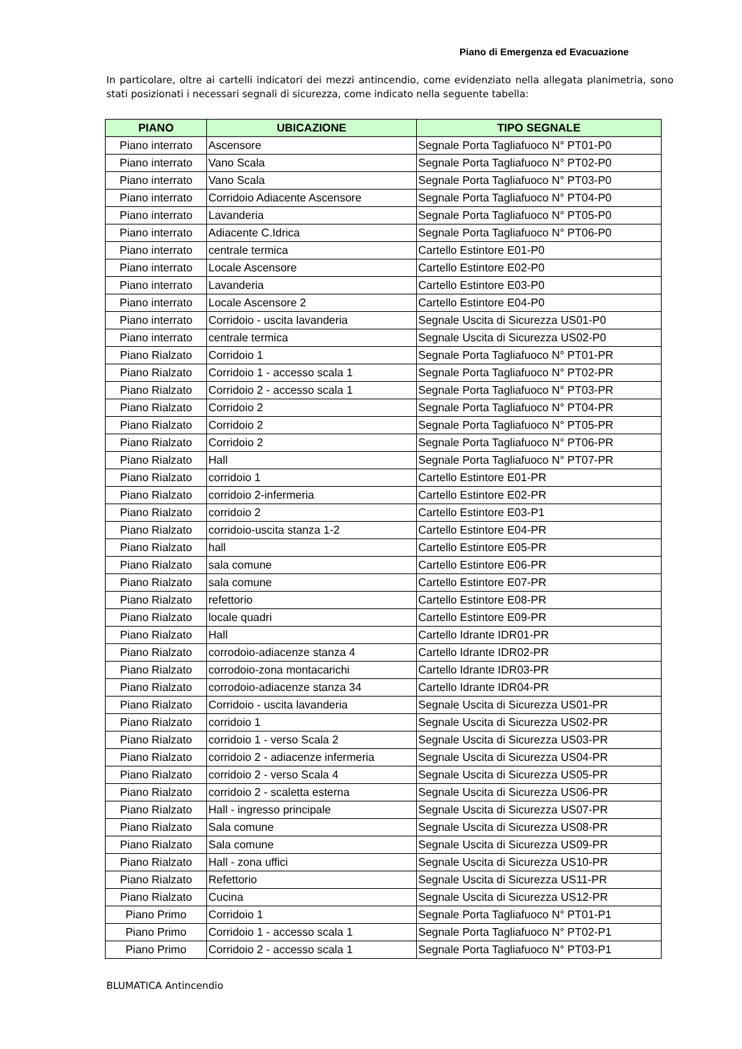Piano di Emergenza ed Evacuazione
In particolare, oltre ai cartelli indicatori dei mezzi antincendio, come evidenziato nella allegata planimetria, sono stati posizionati i necessari segnali di sicurezza, come indicato nella seguente tabella:
| PIANO | UBICAZIONE | TIPO SEGNALE |
| --- | --- | --- |
| Piano interrato | Ascensore | Segnale Porta Tagliafuoco N° PT01-P0 |
| Piano interrato | Vano Scala | Segnale Porta Tagliafuoco N° PT02-P0 |
| Piano interrato | Vano Scala | Segnale Porta Tagliafuoco N° PT03-P0 |
| Piano interrato | Corridoio Adiacente Ascensore | Segnale Porta Tagliafuoco N° PT04-P0 |
| Piano interrato | Lavanderia | Segnale Porta Tagliafuoco N° PT05-P0 |
| Piano interrato | Adiacente C.Idrica | Segnale Porta Tagliafuoco N° PT06-P0 |
| Piano interrato | centrale termica | Cartello Estintore E01-P0 |
| Piano interrato | Locale Ascensore | Cartello Estintore E02-P0 |
| Piano interrato | Lavanderia | Cartello Estintore E03-P0 |
| Piano interrato | Locale Ascensore 2 | Cartello Estintore E04-P0 |
| Piano interrato | Corridoio - uscita lavanderia | Segnale Uscita di Sicurezza US01-P0 |
| Piano interrato | centrale termica | Segnale Uscita di Sicurezza US02-P0 |
| Piano Rialzato | Corridoio 1 | Segnale Porta Tagliafuoco N° PT01-PR |
| Piano Rialzato | Corridoio 1 - accesso scala 1 | Segnale Porta Tagliafuoco N° PT02-PR |
| Piano Rialzato | Corridoio 2 - accesso scala 1 | Segnale Porta Tagliafuoco N° PT03-PR |
| Piano Rialzato | Corridoio 2 | Segnale Porta Tagliafuoco N° PT04-PR |
| Piano Rialzato | Corridoio 2 | Segnale Porta Tagliafuoco N° PT05-PR |
| Piano Rialzato | Corridoio 2 | Segnale Porta Tagliafuoco N° PT06-PR |
| Piano Rialzato | Hall | Segnale Porta Tagliafuoco N° PT07-PR |
| Piano Rialzato | corridoio 1 | Cartello Estintore E01-PR |
| Piano Rialzato | corridoio 2-infermeria | Cartello Estintore E02-PR |
| Piano Rialzato | corridoio 2 | Cartello Estintore E03-P1 |
| Piano Rialzato | corridoio-uscita stanza 1-2 | Cartello Estintore E04-PR |
| Piano Rialzato | hall | Cartello Estintore E05-PR |
| Piano Rialzato | sala comune | Cartello Estintore E06-PR |
| Piano Rialzato | sala comune | Cartello Estintore E07-PR |
| Piano Rialzato | refettorio | Cartello Estintore E08-PR |
| Piano Rialzato | locale quadri | Cartello Estintore E09-PR |
| Piano Rialzato | Hall | Cartello Idrante IDR01-PR |
| Piano Rialzato | corrodoio-adiacenze stanza 4 | Cartello Idrante IDR02-PR |
| Piano Rialzato | corrodoio-zona montacarichi | Cartello Idrante IDR03-PR |
| Piano Rialzato | corrodoio-adiacenze stanza 34 | Cartello Idrante IDR04-PR |
| Piano Rialzato | Corridoio - uscita lavanderia | Segnale Uscita di Sicurezza US01-PR |
| Piano Rialzato | corridoio 1 | Segnale Uscita di Sicurezza US02-PR |
| Piano Rialzato | corridoio 1 - verso Scala 2 | Segnale Uscita di Sicurezza US03-PR |
| Piano Rialzato | corridoio 2 - adiacenze infermeria | Segnale Uscita di Sicurezza US04-PR |
| Piano Rialzato | corridoio 2 - verso Scala 4 | Segnale Uscita di Sicurezza US05-PR |
| Piano Rialzato | corridoio 2 - scaletta esterna | Segnale Uscita di Sicurezza US06-PR |
| Piano Rialzato | Hall - ingresso principale | Segnale Uscita di Sicurezza US07-PR |
| Piano Rialzato | Sala comune | Segnale Uscita di Sicurezza US08-PR |
| Piano Rialzato | Sala comune | Segnale Uscita di Sicurezza US09-PR |
| Piano Rialzato | Hall - zona uffici | Segnale Uscita di Sicurezza US10-PR |
| Piano Rialzato | Refettorio | Segnale Uscita di Sicurezza US11-PR |
| Piano Rialzato | Cucina | Segnale Uscita di Sicurezza US12-PR |
| Piano Primo | Corridoio 1 | Segnale Porta Tagliafuoco N° PT01-P1 |
| Piano Primo | Corridoio 1 - accesso scala 1 | Segnale Porta Tagliafuoco N° PT02-P1 |
| Piano Primo | Corridoio 2 - accesso scala 1 | Segnale Porta Tagliafuoco N° PT03-P1 |
BLUMATICA Antincendio